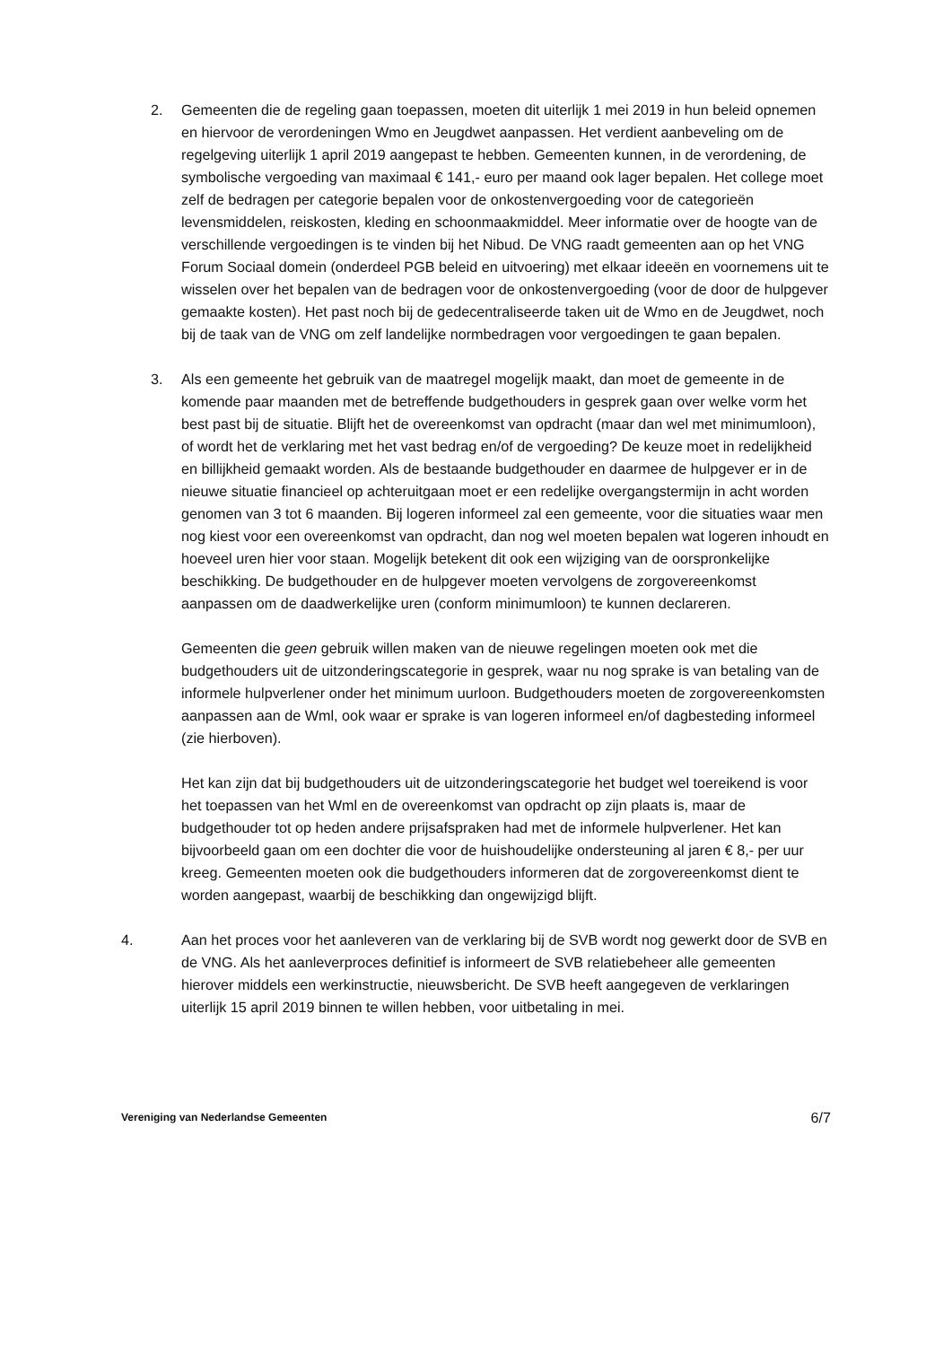2. Gemeenten die de regeling gaan toepassen, moeten dit uiterlijk 1 mei 2019 in hun beleid opnemen en hiervoor de verordeningen Wmo en Jeugdwet aanpassen. Het verdient aanbeveling om de regelgeving uiterlijk 1 april 2019 aangepast te hebben. Gemeenten kunnen, in de verordening, de symbolische vergoeding van maximaal € 141,- euro per maand ook lager bepalen. Het college moet zelf de bedragen per categorie bepalen voor de onkostenvergoeding voor de categorieën levensmiddelen, reiskosten, kleding en schoonmaakmiddel. Meer informatie over de hoogte van de verschillende vergoedingen is te vinden bij het Nibud. De VNG raadt gemeenten aan op het VNG Forum Sociaal domein (onderdeel PGB beleid en uitvoering) met elkaar ideeën en voornemens uit te wisselen over het bepalen van de bedragen voor de onkostenvergoeding (voor de door de hulpgever gemaakte kosten). Het past noch bij de gedecentraliseerde taken uit de Wmo en de Jeugdwet, noch bij de taak van de VNG om zelf landelijke normbedragen voor vergoedingen te gaan bepalen.
3. Als een gemeente het gebruik van de maatregel mogelijk maakt, dan moet de gemeente in de komende paar maanden met de betreffende budgethouders in gesprek gaan over welke vorm het best past bij de situatie. Blijft het de overeenkomst van opdracht (maar dan wel met minimumloon), of wordt het de verklaring met het vast bedrag en/of de vergoeding? De keuze moet in redelijkheid en billijkheid gemaakt worden. Als de bestaande budgethouder en daarmee de hulpgever er in de nieuwe situatie financieel op achteruitgaan moet er een redelijke overgangstermijn in acht worden genomen van 3 tot 6 maanden. Bij logeren informeel zal een gemeente, voor die situaties waar men nog kiest voor een overeenkomst van opdracht, dan nog wel moeten bepalen wat logeren inhoudt en hoeveel uren hier voor staan. Mogelijk betekent dit ook een wijziging van de oorspronkelijke beschikking. De budgethouder en de hulpgever moeten vervolgens de zorgovereenkomst aanpassen om de daadwerkelijke uren (conform minimumloon) te kunnen declareren.
Gemeenten die geen gebruik willen maken van de nieuwe regelingen moeten ook met die budgethouders uit de uitzonderingscategorie in gesprek, waar nu nog sprake is van betaling van de informele hulpverlener onder het minimum uurloon. Budgethouders moeten de zorgovereenkomsten aanpassen aan de Wml, ook waar er sprake is van logeren informeel en/of dagbesteding informeel (zie hierboven).
Het kan zijn dat bij budgethouders uit de uitzonderingscategorie het budget wel toereikend is voor het toepassen van het Wml en de overeenkomst van opdracht op zijn plaats is, maar de budgethouder tot op heden andere prijsafspraken had met de informele hulpverlener. Het kan bijvoorbeeld gaan om een dochter die voor de huishoudelijke ondersteuning al jaren € 8,- per uur kreeg. Gemeenten moeten ook die budgethouders informeren dat de zorgovereenkomst dient te worden aangepast, waarbij de beschikking dan ongewijzigd blijft.
4. Aan het proces voor het aanleveren van de verklaring bij de SVB wordt nog gewerkt door de SVB en de VNG. Als het aanleverproces definitief is informeert de SVB relatiebeheer alle gemeenten hierover middels een werkinstructie, nieuwsbericht. De SVB heeft aangegeven de verklaringen uiterlijk 15 april 2019 binnen te willen hebben, voor uitbetaling in mei.
Vereniging van Nederlandse Gemeenten 6/7